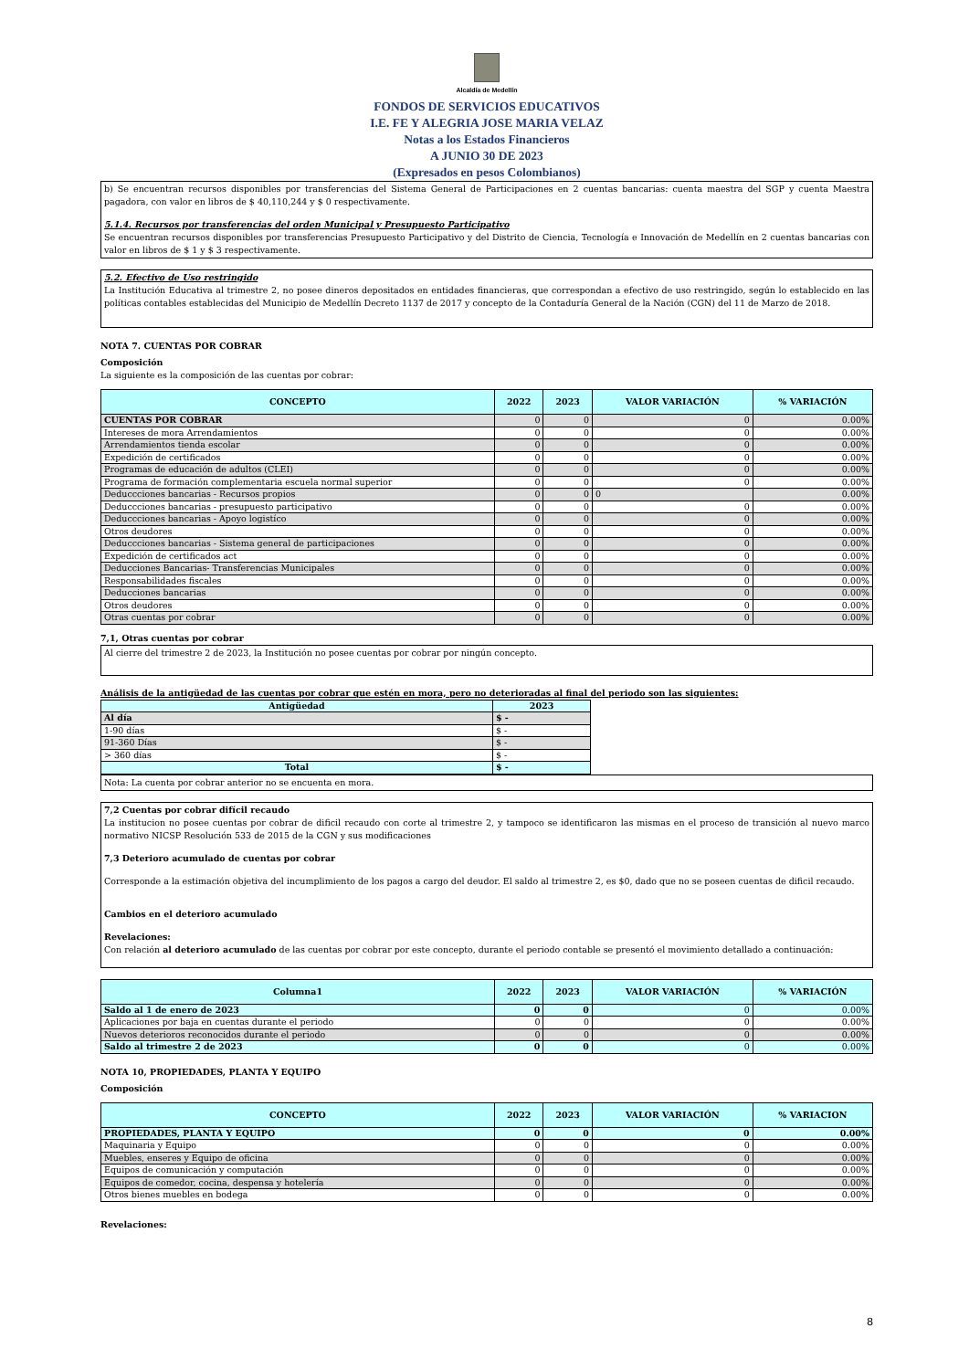Alcaldía de Medellín
FONDOS DE SERVICIOS EDUCATIVOS
I.E. FE Y ALEGRIA JOSE MARIA VELAZ
Notas a los Estados Financieros
A JUNIO 30 DE 2023
(Expresados en pesos Colombianos)
b) Se encuentran recursos disponibles por transferencias del Sistema General de Participaciones en 2 cuentas bancarias: cuenta maestra del SGP y cuenta Maestra pagadora, con valor en libros de $ 40,110,244 y $ 0 respectivamente.
5.1.4. Recursos por transferencias del orden Municipal y Presupuesto Participativo
Se encuentran recursos disponibles por transferencias Presupuesto Participativo y del Distrito de Ciencia, Tecnología e Innovación de Medellín en 2 cuentas bancarias con valor en libros de $ 1 y $ 3 respectivamente.
5.2. Efectivo de Uso restringido
La Institución Educativa al trimestre 2, no posee dineros depositados en entidades financieras, que correspondan a efectivo de uso restringido, según lo establecido en las políticas contables establecidas del Municipio de Medellín Decreto 1137 de 2017 y concepto de la Contaduría General de la Nación (CGN) del 11 de Marzo de 2018.
NOTA 7. CUENTAS POR COBRAR
Composición
La siguiente es la composición de las cuentas por cobrar:
| CONCEPTO | 2022 | 2023 | VALOR VARIACIÓN | % VARIACIÓN |
| --- | --- | --- | --- | --- |
| CUENTAS POR COBRAR | 0 | 0 | 0 | 0.00% |
| Intereses de mora Arrendamientos | 0 | 0 | 0 | 0.00% |
| Arrendamientos tienda escolar | 0 | 0 | 0 | 0.00% |
| Expedición de certificados | 0 | 0 | 0 | 0.00% |
| Programas de educación de adultos (CLEI) | 0 | 0 | 0 | 0.00% |
| Programa de formación complementaria escuela normal superior | 0 | 0 | 0 | 0.00% |
| Deduccciones bancarias - Recursos propios | 0 | 0 | 0 | 0.00% |
| Deduccciones bancarias - presupuesto participativo | 0 | 0 | 0 | 0.00% |
| Deduccciones bancarias - Apoyo logistíco | 0 | 0 | 0 | 0.00% |
| Otros deudores | 0 | 0 | 0 | 0.00% |
| Deduccciones bancarias - Sistema general de participaciones | 0 | 0 | 0 | 0.00% |
| Expedición de certificados act | 0 | 0 | 0 | 0.00% |
| Deducciones Bancarias- Transferencias Municipales | 0 | 0 | 0 | 0.00% |
| Responsabilidades fiscales | 0 | 0 | 0 | 0.00% |
| Deducciones bancarias | 0 | 0 | 0 | 0.00% |
| Otros deudores | 0 | 0 | 0 | 0.00% |
| Otras cuentas por cobrar | 0 | 0 | 0 | 0.00% |
7,1, Otras cuentas por cobrar
Al cierre del trimestre 2 de 2023, la Institución no posee cuentas por cobrar por ningún concepto.
Análisis de la antigüedad de las cuentas por cobrar que estén en mora, pero no deterioradas al final del periodo son las siguientes:
| Antigüedad | 2023 |
| Al día | $ - |
| 1-90 días | $ - |
| 91-360 Días | $ - |
| > 360 días | $ - |
| Total | $ - |
Nota: La cuenta por cobrar anterior no se encuenta en mora.
7,2 Cuentas por cobrar difícil recaudo
La institucion no posee cuentas por cobrar de dificil recaudo con corte al trimestre 2, y tampoco se identificaron las mismas en el proceso de transición al nuevo marco normativo NICSP Resolución 533 de 2015 de la CGN y sus modificaciones
7,3 Deterioro acumulado de cuentas por cobrar
Corresponde a la estimación objetiva del incumplimiento de los pagos a cargo del deudor. El saldo al trimestre 2, es $0, dado que no se poseen cuentas de dificil recaudo.
Cambios en el deterioro acumulado
Revelaciones:
Con relación al deterioro acumulado de las cuentas por cobrar por este concepto, durante el periodo contable se presentó el movimiento detallado a continuación:
| Columna1 | 2022 | 2023 | VALOR VARIACIÓN | % VARIACIÓN |
| --- | --- | --- | --- | --- |
| Saldo al 1 de enero de 2023 | 0 | 0 | 0 | 0.00% |
| Aplicaciones por baja en cuentas durante el periodo | 0 | 0 | 0 | 0.00% |
| Nuevos deterioros reconocidos durante el periodo | 0 | 0 | 0 | 0.00% |
| Saldo al trimestre 2 de 2023 | 0 | 0 | 0 | 0.00% |
NOTA 10, PROPIEDADES, PLANTA Y EQUIPO
Composición
| CONCEPTO | 2022 | 2023 | VALOR VARIACIÓN | % VARIACION |
| --- | --- | --- | --- | --- |
| PROPIEDADES, PLANTA Y EQUIPO | 0 | 0 | 0 | 0.00% |
| Maquinaria y Equipo | 0 | 0 | 0 | 0.00% |
| Muebles, enseres y Equipo de oficina | 0 | 0 | 0 | 0.00% |
| Equipos de comunicación y computación | 0 | 0 | 0 | 0.00% |
| Equipos de comedor, cocina, despensa y hotelería | 0 | 0 | 0 | 0.00% |
| Otros bienes muebles en bodega | 0 | 0 | 0 | 0.00% |
Revelaciones:
8